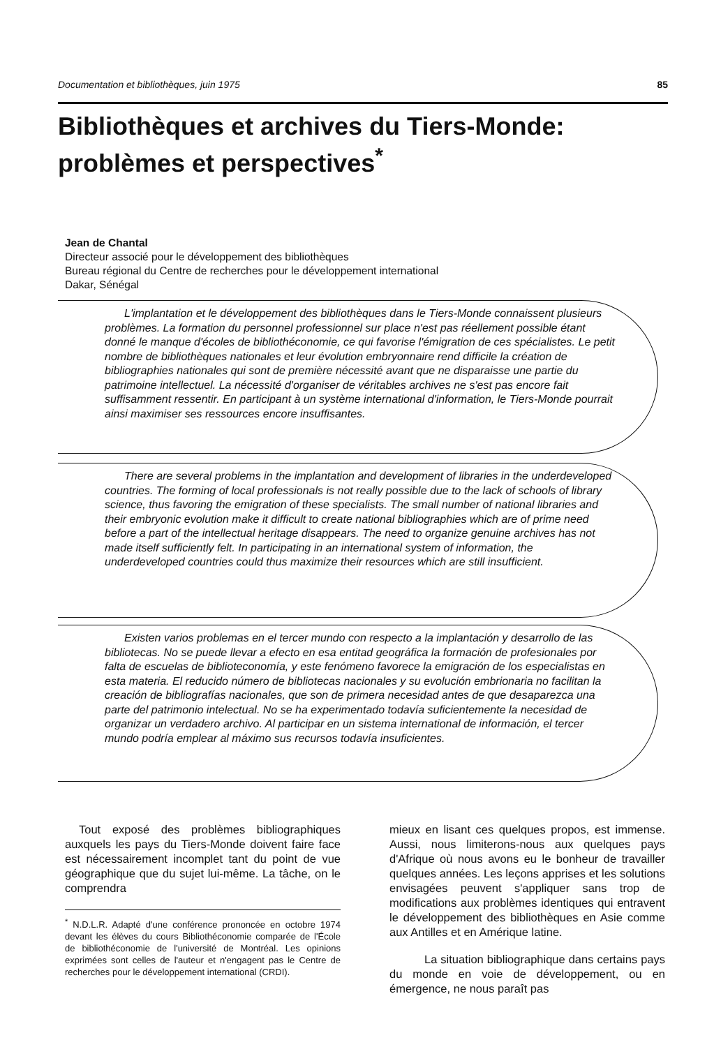Documentation et bibliothèques, juin 1975 85
Bibliothèques et archives du Tiers-Monde:
problèmes et perspectives<sup>*</sup>
Jean de Chantal
Directeur associé pour le développement des bibliothèques
Bureau régional du Centre de recherches pour le développement international
Dakar, Sénégal
L'implantation et le développement des bibliothèques dans le Tiers-Monde connaissent plusieurs problèmes. La formation du personnel professionnel sur place n'est pas réellement possible étant donné le manque d'écoles de bibliothéconomie, ce qui favorise l'émigration de ces spécialistes. Le petit nombre de bibliothèques nationales et leur évolution embryonnaire rend difficile la création de bibliographies nationales qui sont de première nécessité avant que ne disparaisse une partie du patrimoine intellectuel. La nécessité d'organiser de véritables archives ne s'est pas encore fait suffisamment ressentir. En participant à un système international d'information, le Tiers-Monde pourrait ainsi maximiser ses ressources encore insuffisantes.
There are several problems in the implantation and development of libraries in the underdeveloped countries. The forming of local professionals is not really possible due to the lack of schools of library science, thus favoring the emigration of these specialists. The small number of national libraries and their embryonic evolution make it difficult to create national bibliographies which are of prime need before a part of the intellectual heritage disappears. The need to organize genuine archives has not made itself sufficiently felt. In participating in an international system of information, the underdeveloped countries could thus maximize their resources which are still insufficient.
Existen varios problemas en el tercer mundo con respecto a la implantación y desarrollo de las bibliotecas. No se puede llevar a efecto en esa entitad geográfica la formación de profesionales por falta de escuelas de biblioteconomía, y este fenómeno favorece la emigración de los especialistas en esta materia. El reducido número de bibliotecas nacionales y su evolución embrionaria no facilitan la creación de bibliografías nacionales, que son de primera necesidad antes de que desaparezca una parte del patrimonio intelectual. No se ha experimentado todavía suficientemente la necesidad de organizar un verdadero archivo. Al participar en un sistema international de información, el tercer mundo podría emplear al máximo sus recursos todavía insuficientes.
Tout exposé des problèmes bibliographiques auxquels les pays du Tiers-Monde doivent faire face est nécessairement incomplet tant du point de vue géographique que du sujet lui-même. La tâche, on le comprendra
<sup>*</sup> N.D.L.R. Adapté d'une conférence prononcée en octobre 1974 devant les élèves du cours Bibliothéconomie comparée de l'École de bibliothéconomie de l'université de Montréal. Les opinions exprimées sont celles de l'auteur et n'engagent pas le Centre de recherches pour le développement international (CRDI).
mieux en lisant ces quelques propos, est immense. Aussi, nous limiterons-nous aux quelques pays d'Afrique où nous avons eu le bonheur de travailler quelques années. Les leçons apprises et les solutions envisagées peuvent s'appliquer sans trop de modifications aux problèmes identiques qui entravent le développement des bibliothèques en Asie comme aux Antilles et en Amérique latine.
La situation bibliographique dans certains pays du monde en voie de développement, ou en émergence, ne nous paraît pas